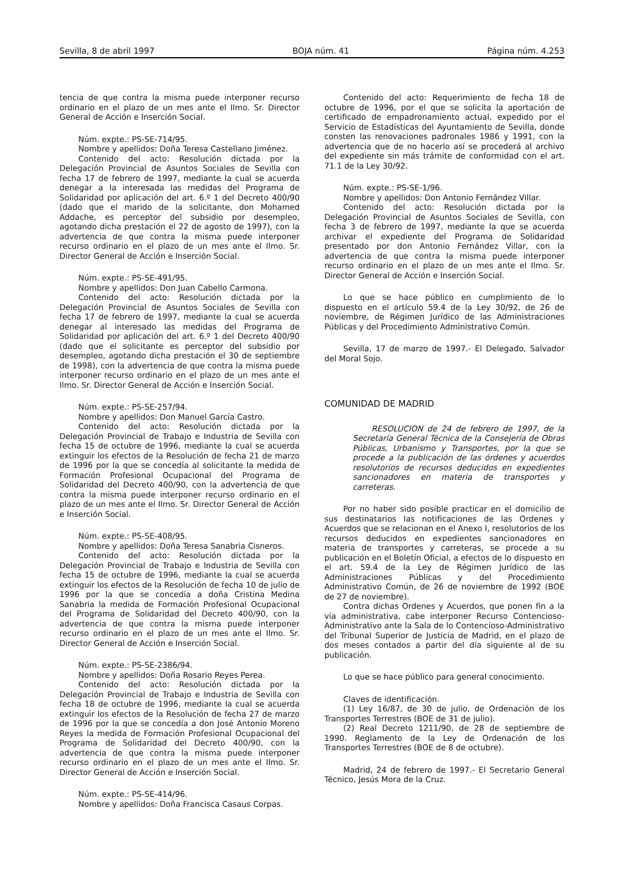Sevilla, 8 de abril 1997 BOJA núm. 41 Página núm. 4.253
tencia de que contra la misma puede interponer recurso ordinario en el plazo de un mes ante el Ilmo. Sr. Director General de Acción e Inserción Social.
Núm. expte.: PS-SE-714/95.
Nombre y apellidos: Doña Teresa Castellano Jiménez.
Contenido del acto: Resolución dictada por la Delegación Provincial de Asuntos Sociales de Sevilla con fecha 17 de febrero de 1997, mediante la cual se acuerda denegar a la interesada las medidas del Programa de Solidaridad por aplicación del art. 6.º 1 del Decreto 400/90 (dado que el marido de la solicitante, don Mohamed Addache, es perceptor del subsidio por desempleo, agotando dicha prestación el 22 de agosto de 1997), con la advertencia de que contra la misma puede interponer recurso ordinario en el plazo de un mes ante el Ilmo. Sr. Director General de Acción e Inserción Social.
Núm. expte.: PS-SE-491/95.
Nombre y apellidos: Don Juan Cabello Carmona.
Contenido del acto: Resolución dictada por la Delegación Provincial de Asuntos Sociales de Sevilla con fecha 17 de febrero de 1997, mediante la cual se acuerda denegar al interesado las medidas del Programa de Solidaridad por aplicación del art. 6.º 1 del Decreto 400/90 (dado que el solicitante es perceptor del subsidio por desempleo, agotando dicha prestación el 30 de septiembre de 1998), con la advertencia de que contra la misma puede interponer recurso ordinario en el plazo de un mes ante el Ilmo. Sr. Director General de Acción e Inserción Social.
Núm. expte.: PS-SE-257/94.
Nombre y apellidos: Don Manuel García Castro.
Contenido del acto: Resolución dictada por la Delegación Provincial de Trabajo e Industria de Sevilla con fecha 15 de octubre de 1996, mediante la cual se acuerda extinguir los efectos de la Resolución de fecha 21 de marzo de 1996 por la que se concedía al solicitante la medida de Formación Profesional Ocupacional del Programa de Solidaridad del Decreto 400/90, con la advertencia de que contra la misma puede interponer recurso ordinario en el plazo de un mes ante el Ilmo. Sr. Director General de Acción e Inserción Social.
Núm. expte.: PS-SE-408/95.
Nombre y apellidos: Doña Teresa Sanabria Cisneros.
Contenido del acto: Resolución dictada por la Delegación Provincial de Trabajo e Industria de Sevilla con fecha 15 de octubre de 1996, mediante la cual se acuerda extinguir los efectos de la Resolución de fecha 10 de julio de 1996 por la que se concedía a doña Cristina Medina Sanabria la medida de Formación Profesional Ocupacional del Programa de Solidaridad del Decreto 400/90, con la advertencia de que contra la misma puede interponer recurso ordinario en el plazo de un mes ante el Ilmo. Sr. Director General de Acción e Inserción Social.
Núm. expte.: PS-SE-2386/94.
Nombre y apellidos: Doña Rosario Reyes Perea.
Contenido del acto: Resolución dictada por la Delegación Provincial de Trabajo e Industria de Sevilla con fecha 18 de octubre de 1996, mediante la cual se acuerda extinguir los efectos de la Resolución de fecha 27 de marzo de 1996 por la que se concedía a don José Antonio Moreno Reyes la medida de Formación Profesional Ocupacional del Programa de Solidaridad del Decreto 400/90, con la advertencia de que contra la misma puede interponer recurso ordinario en el plazo de un mes ante el Ilmo. Sr. Director General de Acción e Inserción Social.
Núm. expte.: PS-SE-414/96.
Nombre y apellidos: Doña Francisca Casaus Corpas.
Contenido del acto: Requerimiento de fecha 18 de octubre de 1996, por el que se solicita la aportación de certificado de empadronamiento actual, expedido por el Servicio de Estadísticas del Ayuntamiento de Sevilla, donde consten las renovaciones padronales 1986 y 1991, con la advertencia que de no hacerlo así se procederá al archivo del expediente sin más trámite de conformidad con el art. 71.1 de la Ley 30/92.
Núm. expte.: PS-SE-1/96.
Nombre y apellidos: Don Antonio Fernández Villar.
Contenido del acto: Resolución dictada por la Delegación Provincial de Asuntos Sociales de Sevilla, con fecha 3 de febrero de 1997, mediante la que se acuerda archivar el expediente del Programa de Solidaridad presentado por don Antonio Fernández Villar, con la advertencia de que contra la misma puede interponer recurso ordinario en el plazo de un mes ante el Ilmo. Sr. Director General de Acción e Inserción Social.
Lo que se hace público en cumplimiento de lo dispuesto en el artículo 59.4 de la Ley 30/92, de 26 de noviembre, de Régimen Jurídico de las Administraciones Públicas y del Procedimiento Administrativo Común.
Sevilla, 17 de marzo de 1997.- El Delegado, Salvador del Moral Sojo.
COMUNIDAD DE MADRID
RESOLUCION de 24 de febrero de 1997, de la Secretaría General Técnica de la Consejería de Obras Públicas, Urbanismo y Transportes, por la que se procede a la publicación de las órdenes y acuerdos resolutorios de recursos deducidos en expedientes sancionadores en materia de transportes y carreteras.
Por no haber sido posible practicar en el domicilio de sus destinatarios las notificaciones de las Ordenes y Acuerdos que se relacionan en el Anexo I, resolutorios de los recursos deducidos en expedientes sancionadores en materia de transportes y carreteras, se procede a su publicación en el Boletín Oficial, a efectos de lo dispuesto en el art. 59.4 de la Ley de Régimen Jurídico de las Administraciones Públicas y del Procedimiento Administrativo Común, de 26 de noviembre de 1992 (BOE de 27 de noviembre).
Contra dichas Ordenes y Acuerdos, que ponen fin a la vía administrativa, cabe interponer Recurso Contencioso-Administrativo ante la Sala de lo Contencioso-Administrativo del Tribunal Superior de Justicia de Madrid, en el plazo de dos meses contados a partir del día siguiente al de su publicación.
Lo que se hace público para general conocimiento.
Claves de identificación.
(1) Ley 16/87, de 30 de julio, de Ordenación de los Transportes Terrestres (BOE de 31 de julio).
(2) Real Decreto 1211/90, de 28 de septiembre de 1990. Reglamento de la Ley de Ordenación de los Transportes Terrestres (BOE de 8 de octubre).
Madrid, 24 de febrero de 1997.- El Secretario General Técnico, Jesús Mora de la Cruz.